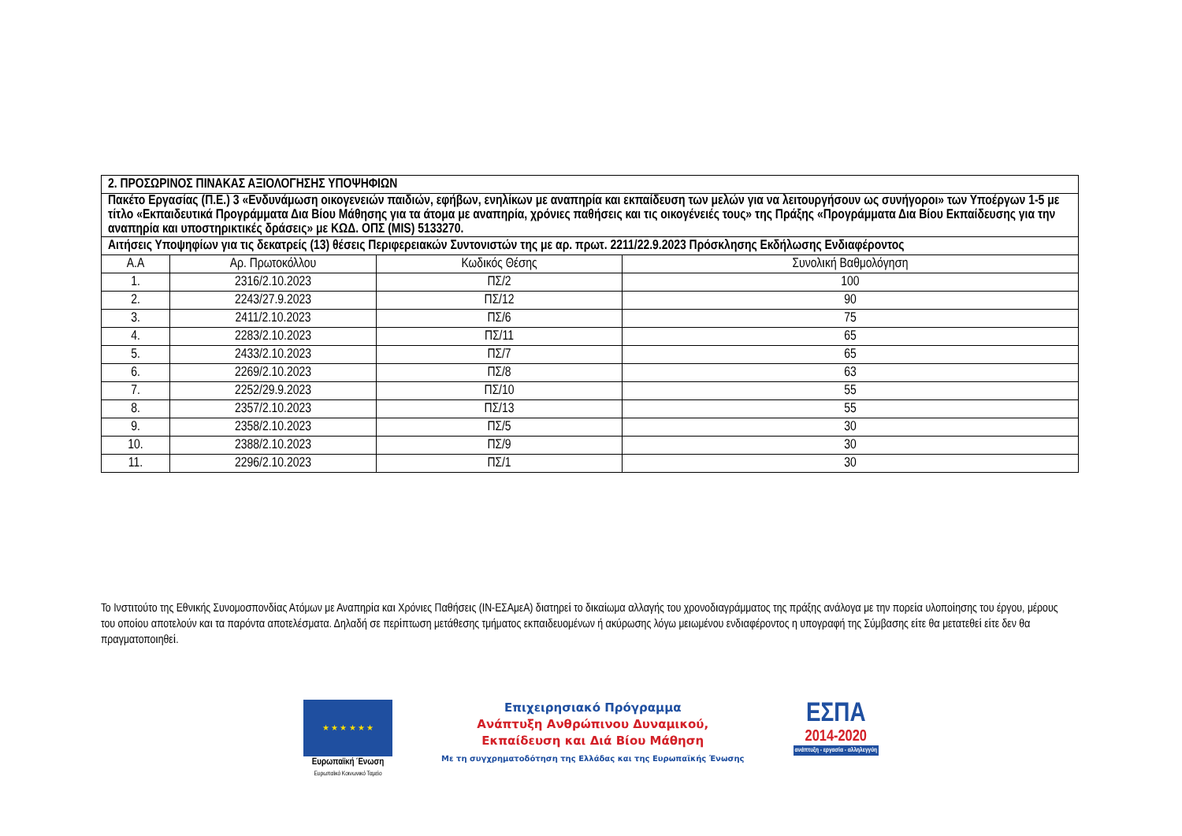| 2. ΠΡΟΣΩΡΙΝΟΣ ΠΙΝΑΚΑΣ ΑΞΙΟΛΟΓΗΣΗΣ ΥΠΟΨΗΦΙΩΝ | | | |
| --- | --- | --- | --- |
| Πακέτο Εργασίας (Π.Ε.) 3 «Ενδυνάμωση οικογενειών παιδιών, εφήβων, ενηλίκων με αναπηρία και εκπαίδευση των μελών για να λειτουργήσουν ως συνήγοροι» των Υποέργων 1-5 με τίτλο «Εκπαιδευτικά Προγράμματα Δια Βίου Μάθησης για τα άτομα με αναπηρία, χρόνιες παθήσεις και τις οικογένειές τους» της Πράξης «Προγράμματα Δια Βίου Εκπαίδευσης για την αναπηρία και υποστηρικτικές δράσεις» με ΚΩΔ. ΟΠΣ (MIS) 5133270. | | | |
| Αιτήσεις Υποψηφίων για τις δεκατρείς (13) θέσεις Περιφερειακών Συντονιστών της με αρ. πρωτ. 2211/22.9.2023 Πρόσκλησης Εκδήλωσης Ενδιαφέροντος | | | |
| Α.Α | Αρ. Πρωτοκόλλου | Κωδικός Θέσης | Συνολική Βαθμολόγηση |
| 1. | 2316/2.10.2023 | ΠΣ/2 | 100 |
| 2. | 2243/27.9.2023 | ΠΣ/12 | 90 |
| 3. | 2411/2.10.2023 | ΠΣ/6 | 75 |
| 4. | 2283/2.10.2023 | ΠΣ/11 | 65 |
| 5. | 2433/2.10.2023 | ΠΣ/7 | 65 |
| 6. | 2269/2.10.2023 | ΠΣ/8 | 63 |
| 7. | 2252/29.9.2023 | ΠΣ/10 | 55 |
| 8. | 2357/2.10.2023 | ΠΣ/13 | 55 |
| 9. | 2358/2.10.2023 | ΠΣ/5 | 30 |
| 10. | 2388/2.10.2023 | ΠΣ/9 | 30 |
| 11. | 2296/2.10.2023 | ΠΣ/1 | 30 |
Το Ινστιτούτο της Εθνικής Συνομοσπονδίας Ατόμων με Αναπηρία και Χρόνιες Παθήσεις (ΙΝ-ΕΣΑμεΑ) διατηρεί το δικαίωμα αλλαγής του χρονοδιαγράμματος της πράξης ανάλογα με την πορεία υλοποίησης του έργου, μέρους του οποίου αποτελούν και τα παρόντα αποτελέσματα. Δηλαδή σε περίπτωση μετάθεσης τμήματος εκπαιδευομένων ή ακύρωσης λόγω μειωμένου ενδιαφέροντος η υπογραφή της Σύμβασης είτε θα μετατεθεί είτε δεν θα πραγματοποιηθεί.
★ ★ ★ ★ ★ ★
Ευρωπαϊκή Ένωση
Ευρωπαϊκό Κοινωνικό Ταμείο
Επιχειρησιακό Πρόγραμμα
Ανάπτυξη Ανθρώπινου Δυναμικού,
Εκπαίδευση και Διά Βίου Μάθηση
Με τη συγχρηματοδότηση της Ελλάδας και της Ευρωπαϊκής Ένωσης
ΕΣΠΑ
2014-2020
ανάπτυξη - εργασία - αλληλεγγύη